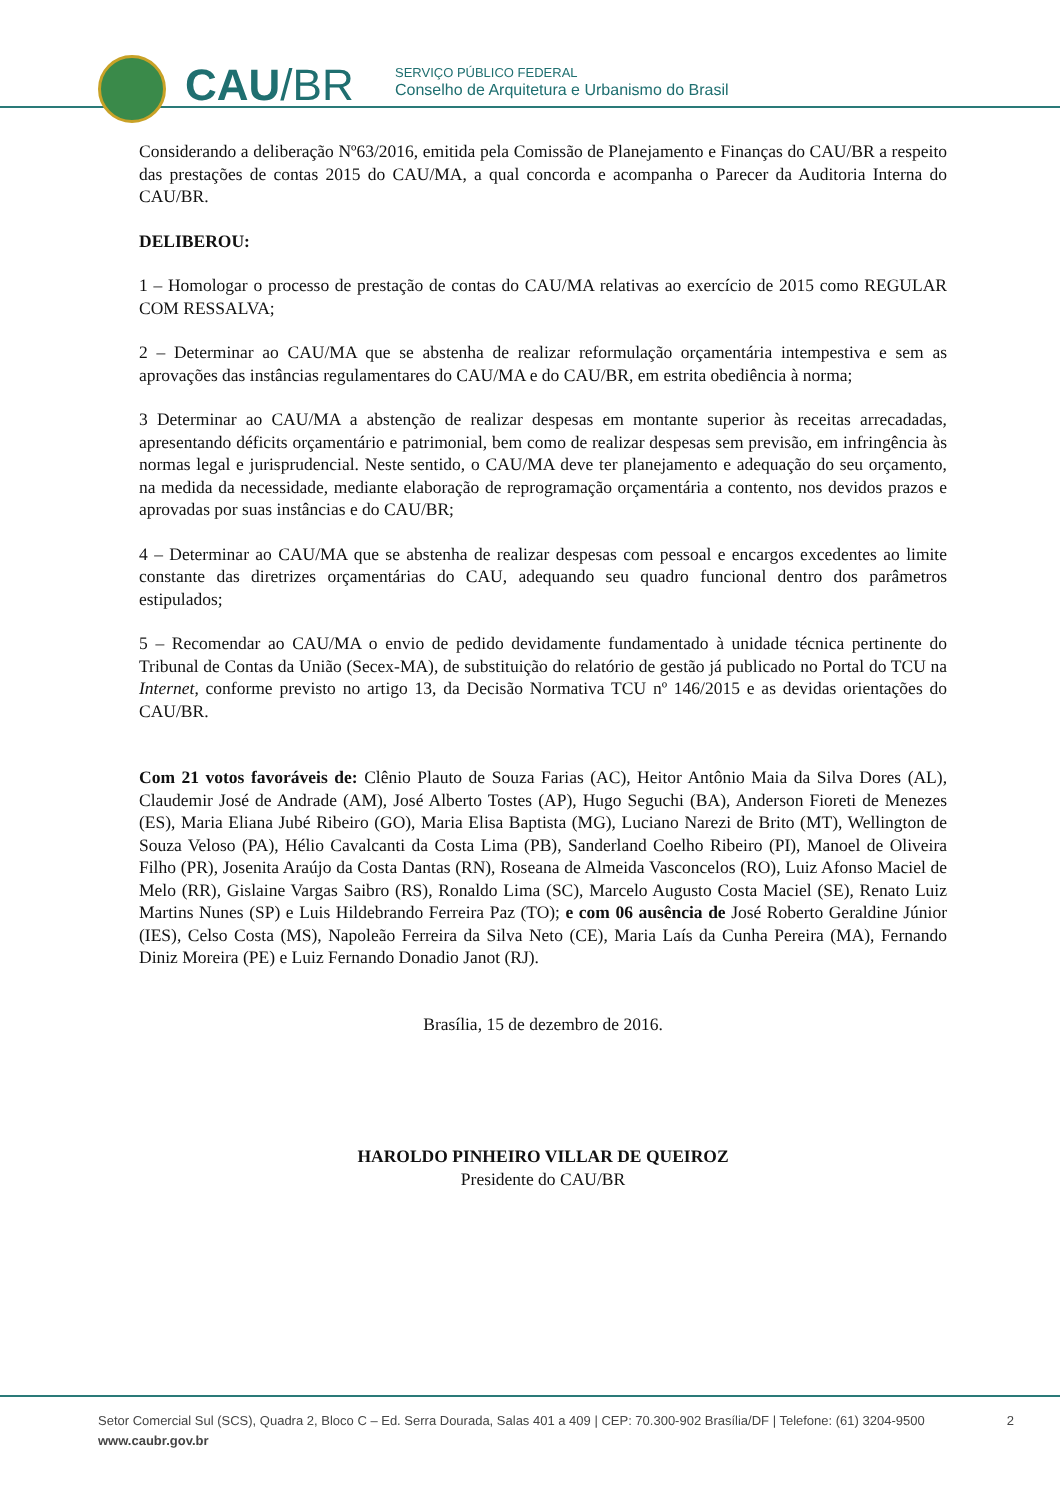CAU/BR
SERVIÇO PÚBLICO FEDERAL
Conselho de Arquitetura e Urbanismo do Brasil
Considerando a deliberação Nº63/2016, emitida pela Comissão de Planejamento e Finanças do CAU/BR a respeito das prestações de contas 2015 do CAU/MA, a qual concorda e acompanha o Parecer da Auditoria Interna do CAU/BR.
DELIBEROU:
1 – Homologar o processo de prestação de contas do CAU/MA relativas ao exercício de 2015 como REGULAR COM RESSALVA;
2 – Determinar ao CAU/MA que se abstenha de realizar reformulação orçamentária intempestiva e sem as aprovações das instâncias regulamentares do CAU/MA e do CAU/BR, em estrita obediência à norma;
3 Determinar ao CAU/MA a abstenção de realizar despesas em montante superior às receitas arrecadadas, apresentando déficits orçamentário e patrimonial, bem como de realizar despesas sem previsão, em infringência às normas legal e jurisprudencial. Neste sentido, o CAU/MA deve ter planejamento e adequação do seu orçamento, na medida da necessidade, mediante elaboração de reprogramação orçamentária a contento, nos devidos prazos e aprovadas por suas instâncias e do CAU/BR;
4 – Determinar ao CAU/MA que se abstenha de realizar despesas com pessoal e encargos excedentes ao limite constante das diretrizes orçamentárias do CAU, adequando seu quadro funcional dentro dos parâmetros estipulados;
5 – Recomendar ao CAU/MA o envio de pedido devidamente fundamentado à unidade técnica pertinente do Tribunal de Contas da União (Secex-MA), de substituição do relatório de gestão já publicado no Portal do TCU na Internet, conforme previsto no artigo 13, da Decisão Normativa TCU nº 146/2015 e as devidas orientações do CAU/BR.
Com 21 votos favoráveis de: Clênio Plauto de Souza Farias (AC), Heitor Antônio Maia da Silva Dores (AL), Claudemir José de Andrade (AM), José Alberto Tostes (AP), Hugo Seguchi (BA), Anderson Fioreti de Menezes (ES), Maria Eliana Jubé Ribeiro (GO), Maria Elisa Baptista (MG), Luciano Narezi de Brito (MT), Wellington de Souza Veloso (PA), Hélio Cavalcanti da Costa Lima (PB), Sanderland Coelho Ribeiro (PI), Manoel de Oliveira Filho (PR), Josenita Araújo da Costa Dantas (RN), Roseana de Almeida Vasconcelos (RO), Luiz Afonso Maciel de Melo (RR), Gislaine Vargas Saibro (RS), Ronaldo Lima (SC), Marcelo Augusto Costa Maciel (SE), Renato Luiz Martins Nunes (SP) e Luis Hildebrando Ferreira Paz (TO); e com 06 ausência de José Roberto Geraldine Júnior (IES), Celso Costa (MS), Napoleão Ferreira da Silva Neto (CE), Maria Laís da Cunha Pereira (MA), Fernando Diniz Moreira (PE) e Luiz Fernando Donadio Janot (RJ).
Brasília, 15 de dezembro de 2016.
HAROLDO PINHEIRO VILLAR DE QUEIROZ
Presidente do CAU/BR
Setor Comercial Sul (SCS), Quadra 2, Bloco C – Ed. Serra Dourada, Salas 401 a 409 | CEP: 70.300-902 Brasília/DF | Telefone: (61) 3204-9500
www.caubr.gov.br
2